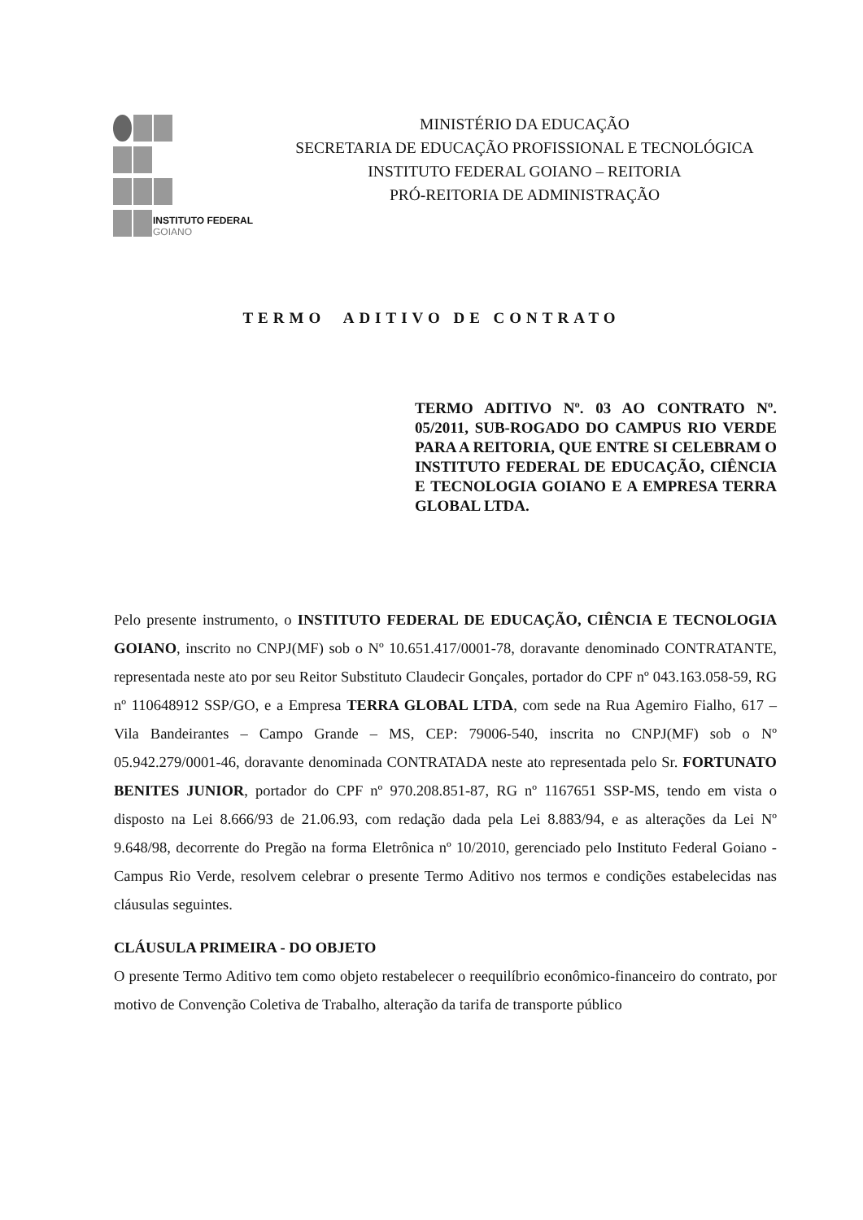INSTITUTO FEDERAL
GOIANO
MINISTÉRIO DA EDUCAÇÃO
SECRETARIA DE EDUCAÇÃO PROFISSIONAL E TECNOLÓGICA
INSTITUTO FEDERAL GOIANO – REITORIA
PRÓ-REITORIA DE ADMINISTRAÇÃO
TERMO ADITIVO DE CONTRATO
TERMO ADITIVO Nº. 03 AO CONTRATO Nº. 05/2011, SUB-ROGADO DO CAMPUS RIO VERDE PARA A REITORIA, QUE ENTRE SI CELEBRAM O INSTITUTO FEDERAL DE EDUCAÇÃO, CIÊNCIA E TECNOLOGIA GOIANO E A EMPRESA TERRA GLOBAL LTDA.
Pelo presente instrumento, o INSTITUTO FEDERAL DE EDUCAÇÃO, CIÊNCIA E TECNOLOGIA GOIANO, inscrito no CNPJ(MF) sob o Nº 10.651.417/0001-78, doravante denominado CONTRATANTE, representada neste ato por seu Reitor Substituto Claudecir Gonçales, portador do CPF nº 043.163.058-59, RG nº 110648912 SSP/GO, e a Empresa TERRA GLOBAL LTDA, com sede na Rua Agemiro Fialho, 617 – Vila Bandeirantes – Campo Grande – MS, CEP: 79006-540, inscrita no CNPJ(MF) sob o Nº 05.942.279/0001-46, doravante denominada CONTRATADA neste ato representada pelo Sr. FORTUNATO BENITES JUNIOR, portador do CPF nº 970.208.851-87, RG nº 1167651 SSP-MS, tendo em vista o disposto na Lei 8.666/93 de 21.06.93, com redação dada pela Lei 8.883/94, e as alterações da Lei Nº 9.648/98, decorrente do Pregão na forma Eletrônica nº 10/2010, gerenciado pelo Instituto Federal Goiano - Campus Rio Verde, resolvem celebrar o presente Termo Aditivo nos termos e condições estabelecidas nas cláusulas seguintes.
CLÁUSULA PRIMEIRA - DO OBJETO
O presente Termo Aditivo tem como objeto restabelecer o reequilíbrio econômico-financeiro do contrato, por motivo de Convenção Coletiva de Trabalho, alteração da tarifa de transporte público
​